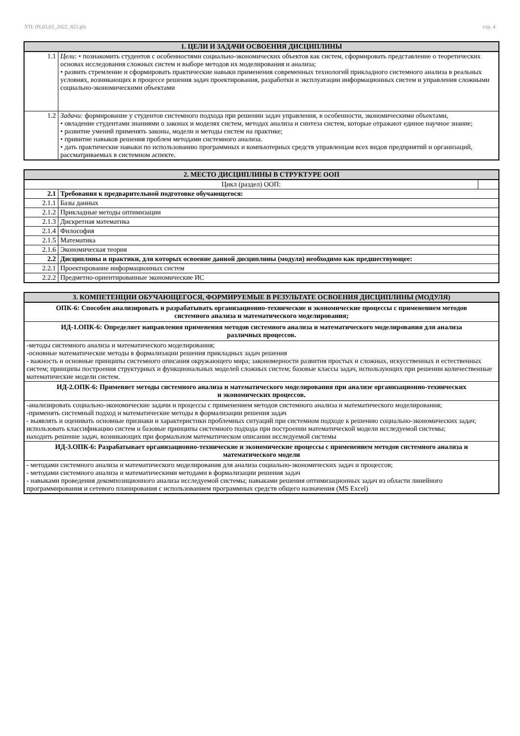УП: 09.03.03_2022_822.plx стр. 4
| 1. ЦЕЛИ И ЗАДАЧИ ОСВОЕНИЯ ДИСЦИПЛИНЫ | |
| --- | --- |
| 1.1 | Цели: • познакомить студентов с особенностями социально-экономических объектов как систем, сформировать представление о теоретических основах исследования сложных систем и выборе методов их моделирования и анализа; • развить стремление и сформировать практические навыки применения современных технологий прикладного системного анализа в реальных условиях, возникающих в процессе решения задач проектирования, разработки и эксплуатации информационных систем и управления сложными социально-экономическими объектами |
| 1.2 | Задачи: формирование у студентов системного подхода при решении задач управления, в особенности, экономическими объектами, • овладение студентами знаниями о законах и моделях систем, методах анализа и синтеза систем, которые отражают единое научное знание; • развитие умений применять законы, модели и методы систем на практике; • привитие навыков решения проблем методами системного анализа. • дать практические навыки по использованию программных и компьютерных средств управленцам всех видов предприятий и организаций, рассматриваемых в системном аспекте. |
| 2. МЕСТО ДИСЦИПЛИНЫ В СТРУКТУРЕ ООП | | |
| --- | --- | --- |
| Цикл (раздел) ООП: | | |
| 2.1 | Требования к предварительной подготовке обучающегося: | |
| 2.1.1 | Базы данных | |
| 2.1.2 | Прикладные методы оптимизации | |
| 2.1.3 | Дискретная математика | |
| 2.1.4 | Философия | |
| 2.1.5 | Математика | |
| 2.1.6 | Экономическая теория | |
| 2.2 | Дисциплины и практики, для которых освоение данной дисциплины (модуля) необходимо как предшествующее: | |
| 2.2.1 | Проектирование информационных систем | |
| 2.2.2 | Предметно-ориентированные экономические ИС | |
| 3. КОМПЕТЕНЦИИ ОБУЧАЮЩЕГОСЯ, ФОРМИРУЕМЫЕ В РЕЗУЛЬТАТЕ ОСВОЕНИЯ ДИСЦИПЛИНЫ (МОДУЛЯ) |
| --- |
| ОПК-6: Способен анализировать и разрабатывать организационно-технические и экономические процессы с применением методов системного анализа и математического моделирования; |
| ИД-1.ОПК-6: Определяет направления применения методов системного анализа и математического моделирования для анализа различных процессов. |
| -методы системного анализа и математического моделирования; -основные математические методы в формализации решения прикладных задач решения - важность и основные принципы системного описания окружающего мира; закономерности развития простых и сложных, искусственных и естественных систем; принципы построения структурных и функциональных моделей сложных систем; базовые классы задач, использующих при решении количественные математические модели систем. |
| ИД-2.ОПК-6: Применяет методы системного анализа и математического моделирования при анализе организационно-технических и экономических процессов. |
| -анализировать социально-экономические задачи и процессы с применением методов системного анализа и математического моделирования; -применять системный подход и математические методы в формализации решения задач - выявлять и оценивать основные признаки и характеристики проблемных ситуаций при системном подходе к решению социально-экономических задач; использовать классификацию систем и базовые принципы системного подхода при построении математической модели исследуемой системы; находить решение задач, возникающих при формальном математическом описании исследуемой системы |
| ИД-3.ОПК-6: Разрабатывает организационно-технические и экономические процессы с применением методов системного анализа и математического модели |
| - методами системного анализа и математического моделирования для анализа социально-экономических задач и процессов; - методами системного анализа и математическими методами в формализации решения задач - навыками проведения декомпозиционного анализа исследуемой системы; навыками решения оптимизационных задач из области линейного программирования и сетевого планирования с использованием программных средств общего назначения (MS Excel) |